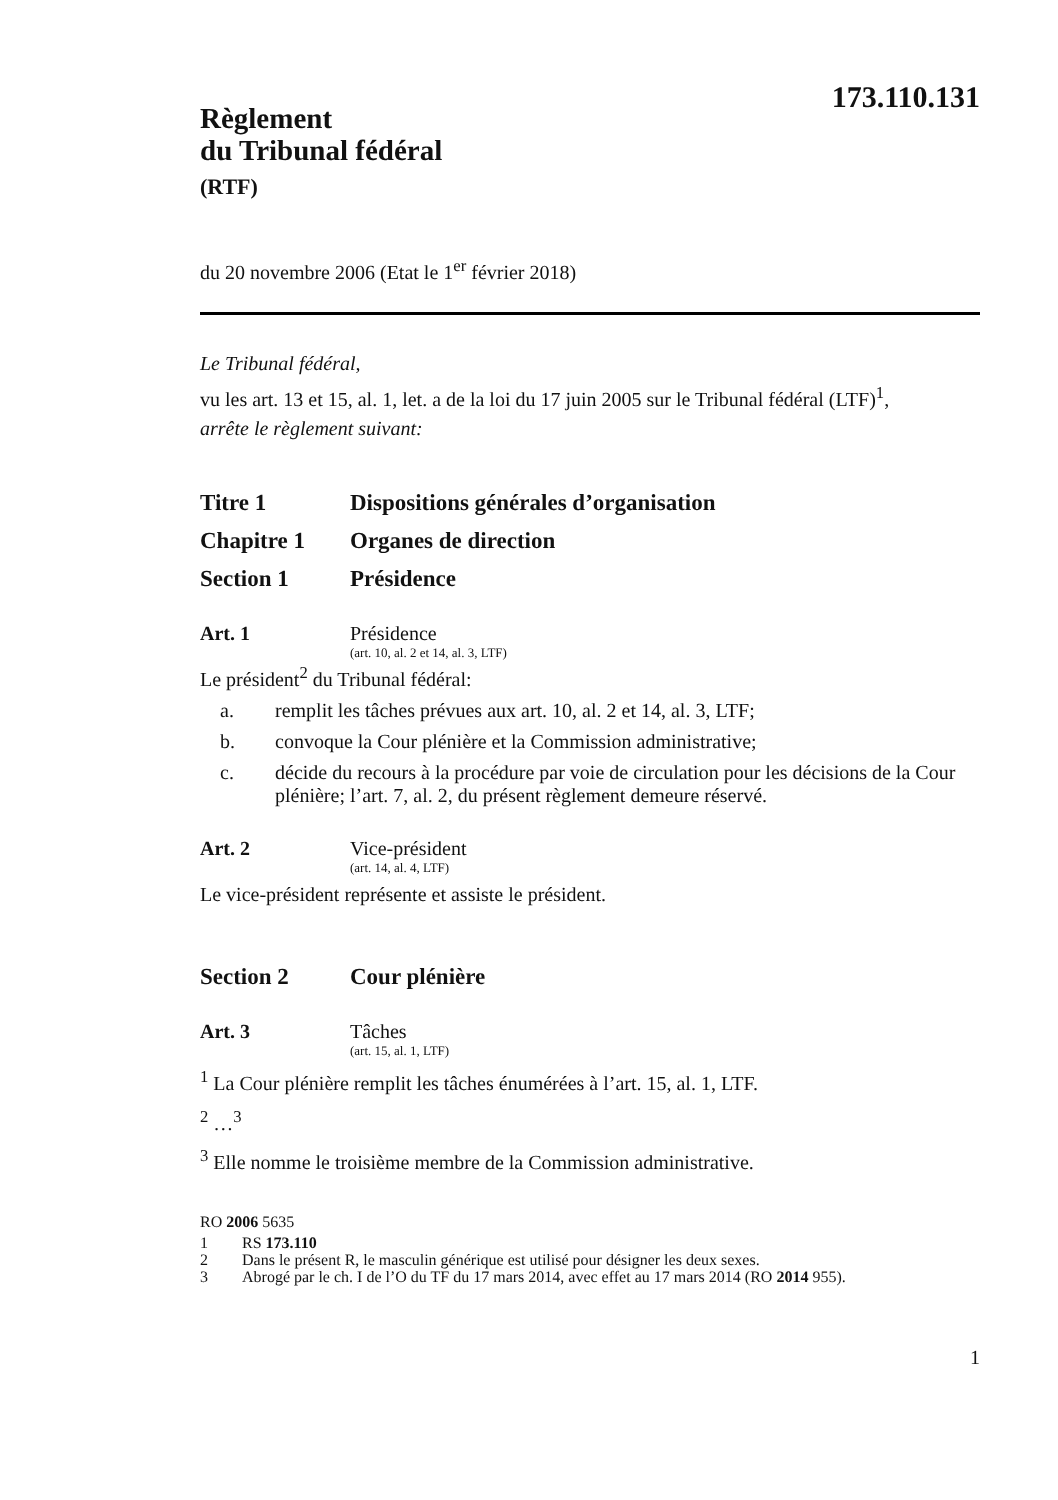173.110.131
Règlement
du Tribunal fédéral
(RTF)
du 20 novembre 2006 (Etat le 1<sup>er</sup> février 2018)
Le Tribunal fédéral,
vu les art. 13 et 15, al. 1, let. a de la loi du 17 juin 2005 sur le Tribunal fédéral (LTF)<sup>1</sup>,
arrête le règlement suivant:
Titre 1 Dispositions générales d’organisation
Chapitre 1 Organes de direction
Section 1 Présidence
Art. 1 Présidence
(art. 10, al. 2 et 14, al. 3, LTF)
Le président<sup>2</sup> du Tribunal fédéral:
a. remplit les tâches prévues aux art. 10, al. 2 et 14, al. 3, LTF;
b. convoque la Cour plénière et la Commission administrative;
c. décide du recours à la procédure par voie de circulation pour les décisions de la Cour plénière; l’art. 7, al. 2, du présent règlement demeure réservé.
Art. 2 Vice-président
(art. 14, al. 4, LTF)
Le vice-président représente et assiste le président.
Section 2 Cour plénière
Art. 3 Tâches
(art. 15, al. 1, LTF)
<sup>1</sup> La Cour plénière remplit les tâches énumérées à l’art. 15, al. 1, LTF.
<sup>2</sup> …<sup>3</sup>
<sup>3</sup> Elle nomme le troisième membre de la Commission administrative.
RO 2006 5635
1 RS 173.110
2 Dans le présent R, le masculin générique est utilisé pour désigner les deux sexes.
3 Abrogé par le ch. I de l’O du TF du 17 mars 2014, avec effet au 17 mars 2014 (RO 2014 955).
1